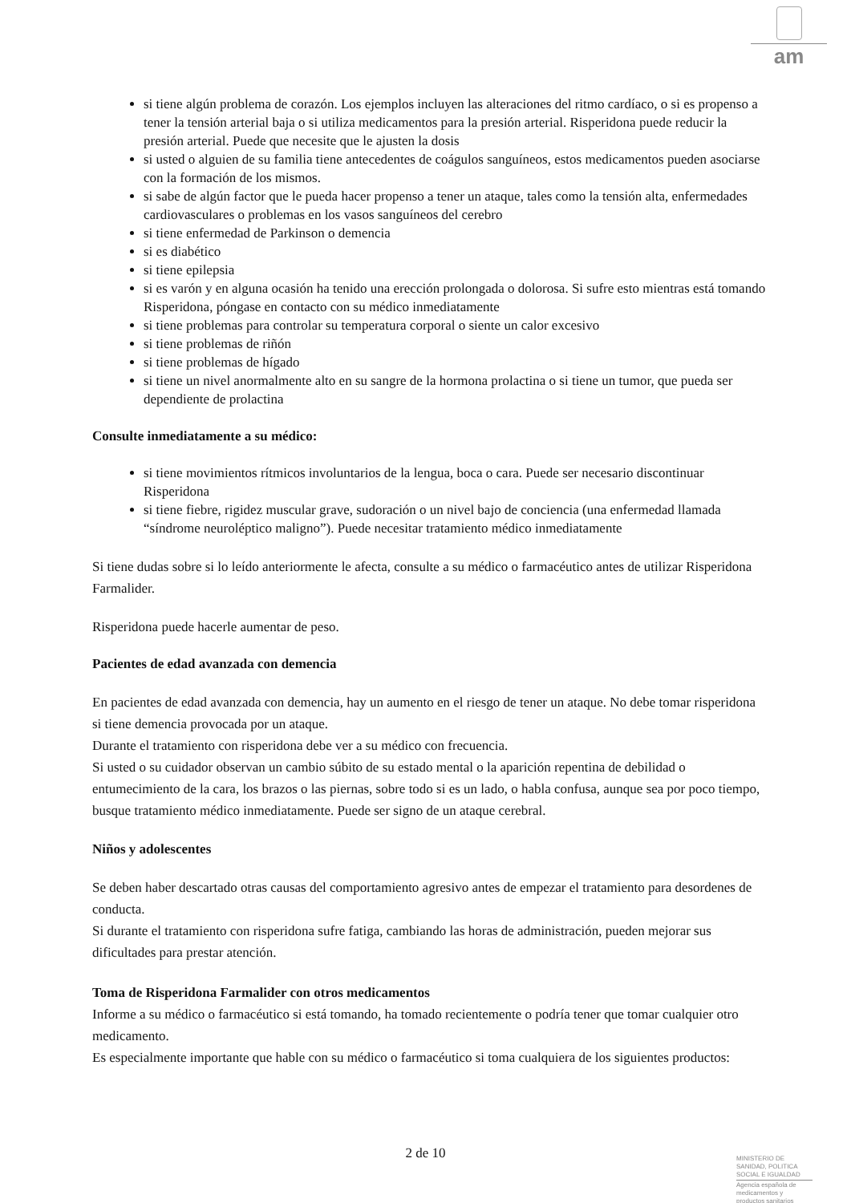am
si tiene algún problema de corazón. Los ejemplos incluyen las alteraciones del ritmo cardíaco, o si es propenso a tener la tensión arterial baja o si utiliza medicamentos para la presión arterial. Risperidona puede reducir la presión arterial. Puede que necesite que le ajusten la dosis
si usted o alguien de su familia tiene antecedentes de coágulos sanguíneos, estos medicamentos pueden asociarse con la formación de los mismos.
si sabe de algún factor que le pueda hacer propenso a tener un ataque, tales como la tensión alta, enfermedades cardiovasculares o problemas en los vasos sanguíneos del cerebro
si tiene enfermedad de Parkinson o demencia
si es diabético
si tiene epilepsia
si es varón y en alguna ocasión ha tenido una erección prolongada o dolorosa. Si sufre esto mientras está tomando Risperidona, póngase en contacto con su médico inmediatamente
si tiene problemas para controlar su temperatura corporal o siente un calor excesivo
si tiene problemas de riñón
si tiene problemas de hígado
si tiene un nivel anormalmente alto en su sangre de la hormona prolactina o si tiene un tumor, que pueda ser dependiente de prolactina
Consulte inmediatamente a su médico:
si tiene movimientos rítmicos involuntarios de la lengua, boca o cara. Puede ser necesario discontinuar Risperidona
si tiene fiebre, rigidez muscular grave, sudoración o un nivel bajo de conciencia (una enfermedad llamada “síndrome neuroléptico maligno”). Puede necesitar tratamiento médico inmediatamente
Si tiene dudas sobre si lo leído anteriormente le afecta, consulte a su médico o farmacéutico antes de utilizar Risperidona Farmalider.
Risperidona puede hacerle aumentar de peso.
Pacientes de edad avanzada con demencia
En pacientes de edad avanzada con demencia, hay un aumento en el riesgo de tener un ataque. No debe tomar risperidona si tiene demencia provocada por un ataque.
Durante el tratamiento con risperidona debe ver a su médico con frecuencia.
Si usted o su cuidador observan un cambio súbito de su estado mental o la aparición repentina de debilidad o entumecimiento de la cara, los brazos o las piernas, sobre todo si es un lado, o habla confusa, aunque sea por poco tiempo, busque tratamiento médico inmediatamente. Puede ser signo de un ataque cerebral.
Niños y adolescentes
Se deben haber descartado otras causas del comportamiento agresivo antes de empezar el tratamiento para desordenes de conducta.
Si durante el tratamiento con risperidona sufre fatiga, cambiando las horas de administración, pueden mejorar sus dificultades para prestar atención.
Toma de Risperidona Farmalider con otros medicamentos
Informe a su médico o farmacéutico si está tomando, ha tomado recientemente o podría tener que tomar cualquier otro medicamento.
Es especialmente importante que hable con su médico o farmacéutico si toma cualquiera de los siguientes productos:
2 de 10
MINISTERIO DE
SANIDAD, POLITICA
SOCIAL E IGUALDAD
Agencia española de
medicamentos y
productos sanitarios